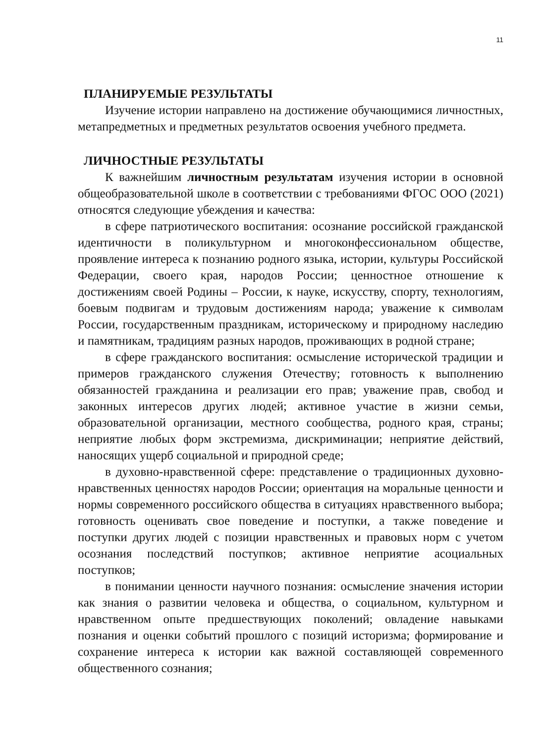11
ПЛАНИРУЕМЫЕ РЕЗУЛЬТАТЫ
Изучение истории направлено на достижение обучающимися личностных, метапредметных и предметных результатов освоения учебного предмета.
ЛИЧНОСТНЫЕ РЕЗУЛЬТАТЫ
К важнейшим личностным результатам изучения истории в основной общеобразовательной школе в соответствии с требованиями ФГОС ООО (2021) относятся следующие убеждения и качества:
в сфере патриотического воспитания: осознание российской гражданской идентичности в поликультурном и многоконфессиональном обществе, проявление интереса к познанию родного языка, истории, культуры Российской Федерации, своего края, народов России; ценностное отношение к достижениям своей Родины – России, к науке, искусству, спорту, технологиям, боевым подвигам и трудовым достижениям народа; уважение к символам России, государственным праздникам, историческому и природному наследию и памятникам, традициям разных народов, проживающих в родной стране;
в сфере гражданского воспитания: осмысление исторической традиции и примеров гражданского служения Отечеству; готовность к выполнению обязанностей гражданина и реализации его прав; уважение прав, свобод и законных интересов других людей; активное участие в жизни семьи, образовательной организации, местного сообщества, родного края, страны; неприятие любых форм экстремизма, дискриминации; неприятие действий, наносящих ущерб социальной и природной среде;
в духовно-нравственной сфере: представление о традиционных духовно-нравственных ценностях народов России; ориентация на моральные ценности и нормы современного российского общества в ситуациях нравственного выбора; готовность оценивать свое поведение и поступки, а также поведение и поступки других людей с позиции нравственных и правовых норм с учетом осознания последствий поступков; активное неприятие асоциальных поступков;
в понимании ценности научного познания: осмысление значения истории как знания о развитии человека и общества, о социальном, культурном и нравственном опыте предшествующих поколений; овладение навыками познания и оценки событий прошлого с позиций историзма; формирование и сохранение интереса к истории как важной составляющей современного общественного сознания;